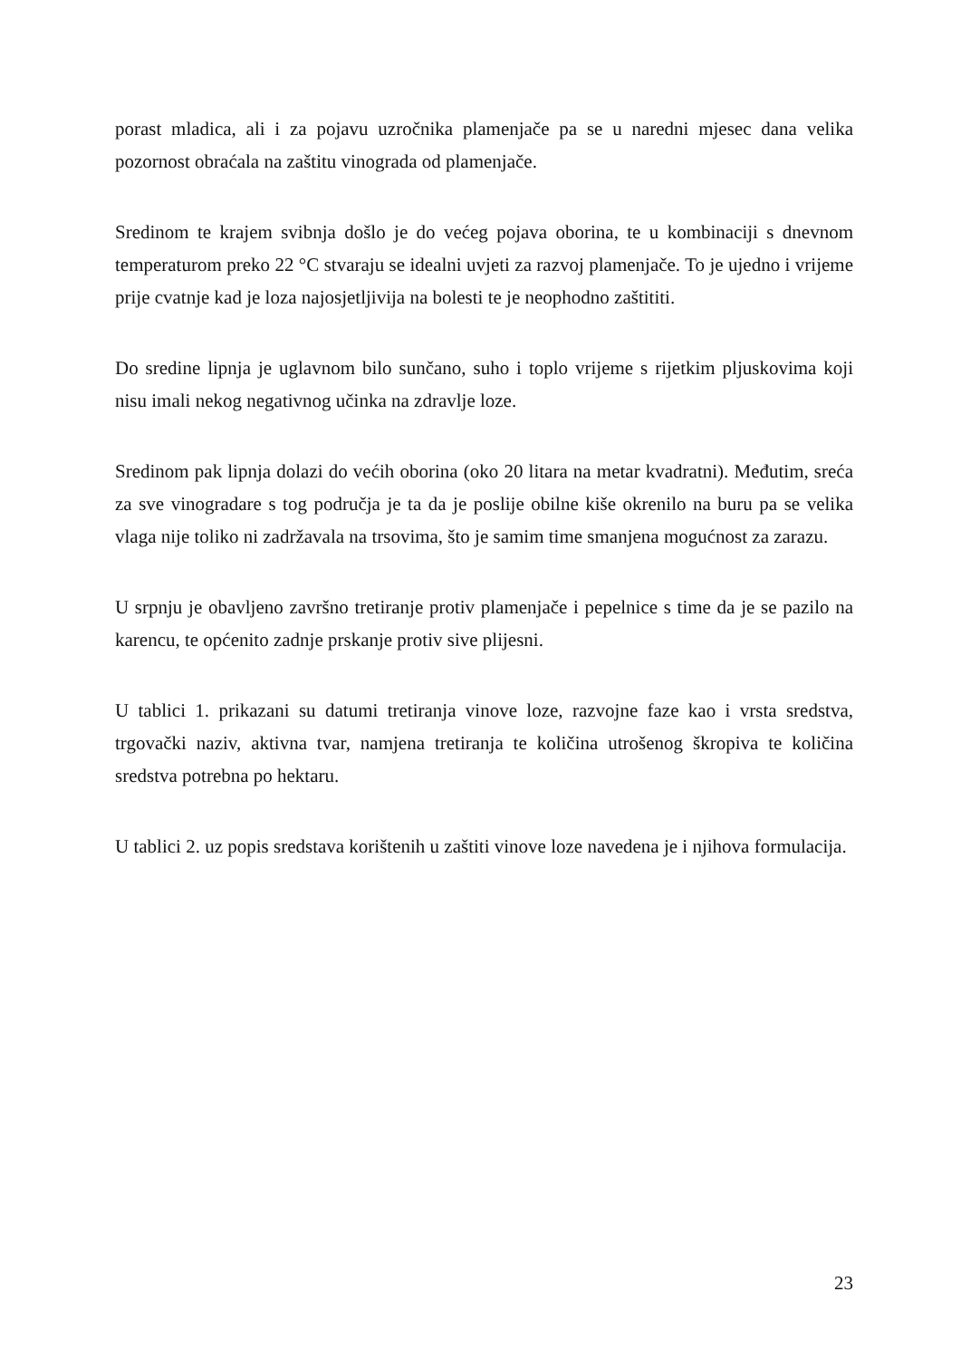porast mladica, ali i za pojavu uzročnika plamenjače pa se u naredni mjesec dana velika pozornost obraćala na zaštitu vinograda od plamenjače.
Sredinom te krajem svibnja došlo je do većeg pojava oborina, te u kombinaciji s dnevnom temperaturom preko 22 °C stvaraju se idealni uvjeti za razvoj plamenjače. To je ujedno i vrijeme prije cvatnje kad je loza najosjetljivija na bolesti te je neophodno zaštititi.
Do sredine lipnja je uglavnom bilo sunčano, suho i toplo vrijeme s rijetkim pljuskovima koji nisu imali nekog negativnog učinka na zdravlje loze.
Sredinom pak lipnja dolazi do većih oborina (oko 20 litara na metar kvadratni). Međutim, sreća za sve vinogradare s tog područja je ta da je poslije obilne kiše okrenilo na buru pa se velika vlaga nije toliko ni zadržavala na trsovima, što je samim time smanjena mogućnost za zarazu.
U srpnju je obavljeno završno tretiranje protiv plamenjače i pepelnice s time da je se pazilo na karencu, te općenito zadnje prskanje protiv sive plijesni.
U tablici 1. prikazani su datumi tretiranja vinove loze, razvojne faze kao i vrsta sredstva, trgovački naziv, aktivna tvar, namjena tretiranja te količina utrošenog škropiva te količina sredstva potrebna po hektaru.
U tablici 2. uz popis sredstava korištenih u zaštiti vinove loze navedena je i njihova formulacija.
23